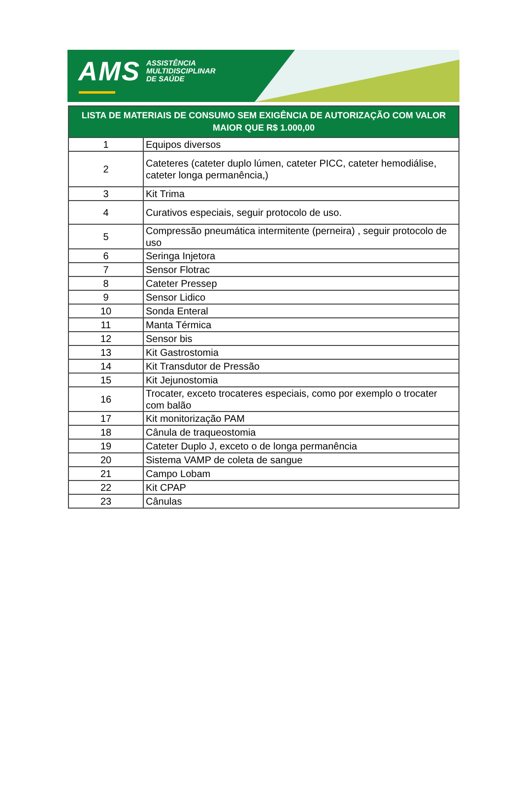AMS ASSISTÊNCIA
MULTIDISCIPLINAR
DE SAÚDE
| LISTA DE MATERIAIS DE CONSUMO SEM EXIGÊNCIA DE AUTORIZAÇÃO COM VALOR MAIOR QUE R$ 1.000,00 | |
| --- | --- |
| 1 | Equipos diversos |
| 2 | Cateteres (cateter duplo lúmen, cateter PICC, cateter hemodiálise, cateter longa permanência,) |
| 3 | Kit Trima |
| 4 | Curativos especiais, seguir protocolo de uso. |
| 5 | Compressão pneumática intermitente (perneira) , seguir protocolo de uso |
| 6 | Seringa Injetora |
| 7 | Sensor Flotrac |
| 8 | Cateter Pressep |
| 9 | Sensor Lidico |
| 10 | Sonda Enteral |
| 11 | Manta Térmica |
| 12 | Sensor bis |
| 13 | Kit Gastrostomia |
| 14 | Kit Transdutor de Pressão |
| 15 | Kit Jejunostomia |
| 16 | Trocater, exceto trocateres especiais, como por exemplo o trocater com balão |
| 17 | Kit monitorização PAM |
| 18 | Cânula de traqueostomia |
| 19 | Cateter Duplo J, exceto o de longa permanência |
| 20 | Sistema VAMP de coleta de sangue |
| 21 | Campo Lobam |
| 22 | Kit CPAP |
| 23 | Cânulas |